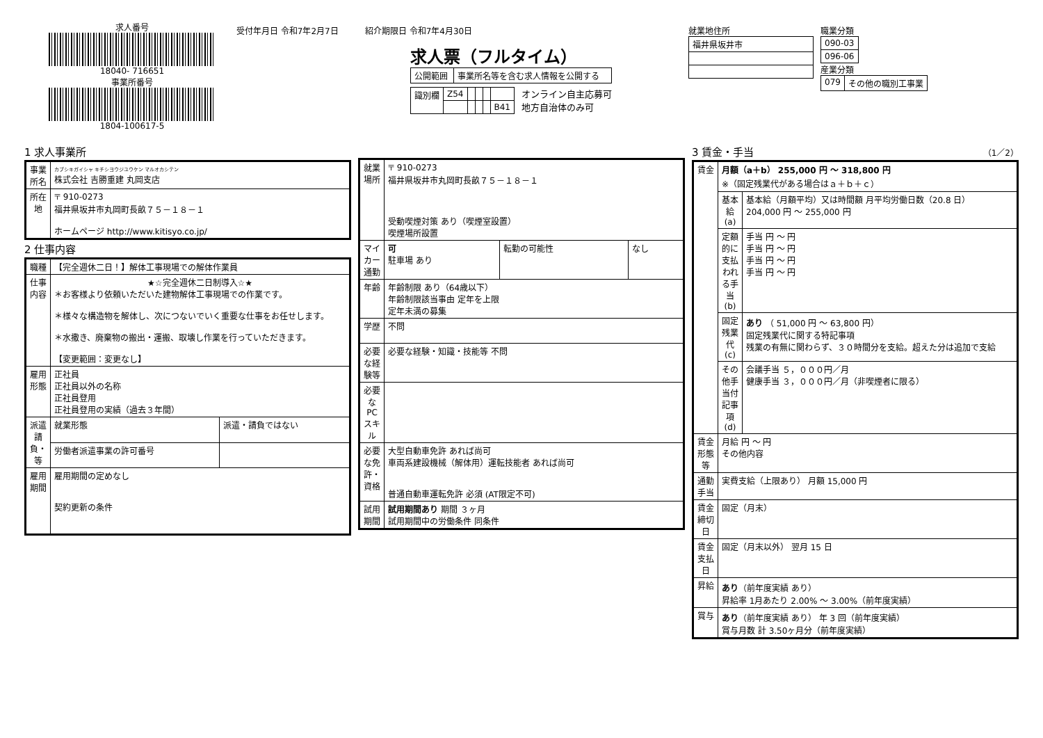求人番号
18040- 716651
事業所番号
1804-100617-5
受付年月日 令和7年2月7日 紹介期限日 令和7年4月30日
求人票（フルタイム）
| 公開範囲 | 事業所名等を含む求人情報を公開する |
| 識別欄 | Z54 | | | | |
| | | | | | B41 |
オンライン自主応募可
地方自治体のみ可
就業地住所
| 福井県坂井市 |
職業分類
| 090-03 |
| 096-06 |
産業分類
| 079 | その他の職別工事業 |
1 求人事業所
| 事業所名 | カブシキガイシャ キチシヨウジユウケン マルオカシテン 株式会社 吉勝重建 丸岡支店 |
| 所在地 | 〒 910-0273 福井県坂井市丸岡町長畝７５－１８－１ ホームページ http://www.kitisyo.co.jp/ |
2 仕事内容
| 職種 | 【完全週休二日！】解体工事現場での解体作業員 | |
| 仕事内容 | ★☆完全週休二日制導入☆★ ＊お客様より依頼いただいた建物解体工事現場での作業です。 ＊様々な構造物を解体し、次につないでいく重要な仕事をお任せします。 ＊水撒き、廃棄物の搬出・運搬、取壊し作業を行っていただきます。 【変更範囲：変更なし】 | |
| 雇用形態 | 正社員 正社員以外の名称 正社員登用 正社員登用の実績（過去３年間） | |
| 派遣請負・等 | 就業形態 | 派遣・請負ではない |
| | 労働者派遣事業の許可番号 | |
| 雇用期間 | 雇用期間の定めなし 契約更新の条件 | |
| 就業場所 | 〒 910-0273 福井県坂井市丸岡町長畝７５－１８－１ 受動喫煙対策 あり（喫煙室設置） 喫煙場所設置 | | |
| マイカー通勤 | 可 駐車場 あり | 転勤の可能性 | なし |
| 年齢 | 年齢制限 あり（64歳以下） 年齢制限該当事由 定年を上限 定年未満の募集 | | |
| 学歴 | 不問 | | |
| 必要な経験等 | 必要な経験・知識・技能等 不問 | | |
| 必要なPCスキル | | | |
| 必要な免許・資格 | 大型自動車免許 あれば尚可 車両系建設機械（解体用）運転技能者 あれば尚可 普通自動車運転免許 必須 (AT限定不可) | | |
| 試用期間 | 試用期間あり 期間 ３ヶ月 試用期間中の労働条件 同条件 | | |
3 賃金・手当 （1／2）
| 賃金 | 月額（a＋b） 255,000 円 ～ 318,800 円 ※（固定残業代がある場合はａ＋ｂ＋ｃ） | |
| | 基本給(a) | 基本給（月額平均）又は時間額 月平均労働日数（20.8 日） 204,000 円 ～ 255,000 円 |
| | 定額的に支払われる手当(b) | 手当 円 ～ 円 手当 円 ～ 円 手当 円 ～ 円 手当 円 ～ 円 |
| | 固定残業代(c) | あり （ 51,000 円 ～ 63,800 円） 固定残業代に関する特記事項 残業の有無に関わらず、３０時間分を支給。超えた分は追加で支給 |
| | その他手当付記事項(d) | 会議手当 ５，０００円／月 健康手当 ３，０００円／月（非喫煙者に限る） |
| 賃金形態等 | 月給 円 ～ 円 その他内容 | |
| 通勤手当 | 実費支給（上限あり） 月額 15,000 円 | |
| 賃金締切日 | 固定（月末） | |
| 賃金支払日 | 固定（月末以外） 翌月 15 日 | |
| 昇給 | あり （前年度実績 あり） 昇給率 1月あたり 2.00% ～ 3.00%（前年度実績） | |
| 賞与 | あり （前年度実績 あり） 年 3 回（前年度実績） 賞与月数 計 3.50ヶ月分（前年度実績） | |